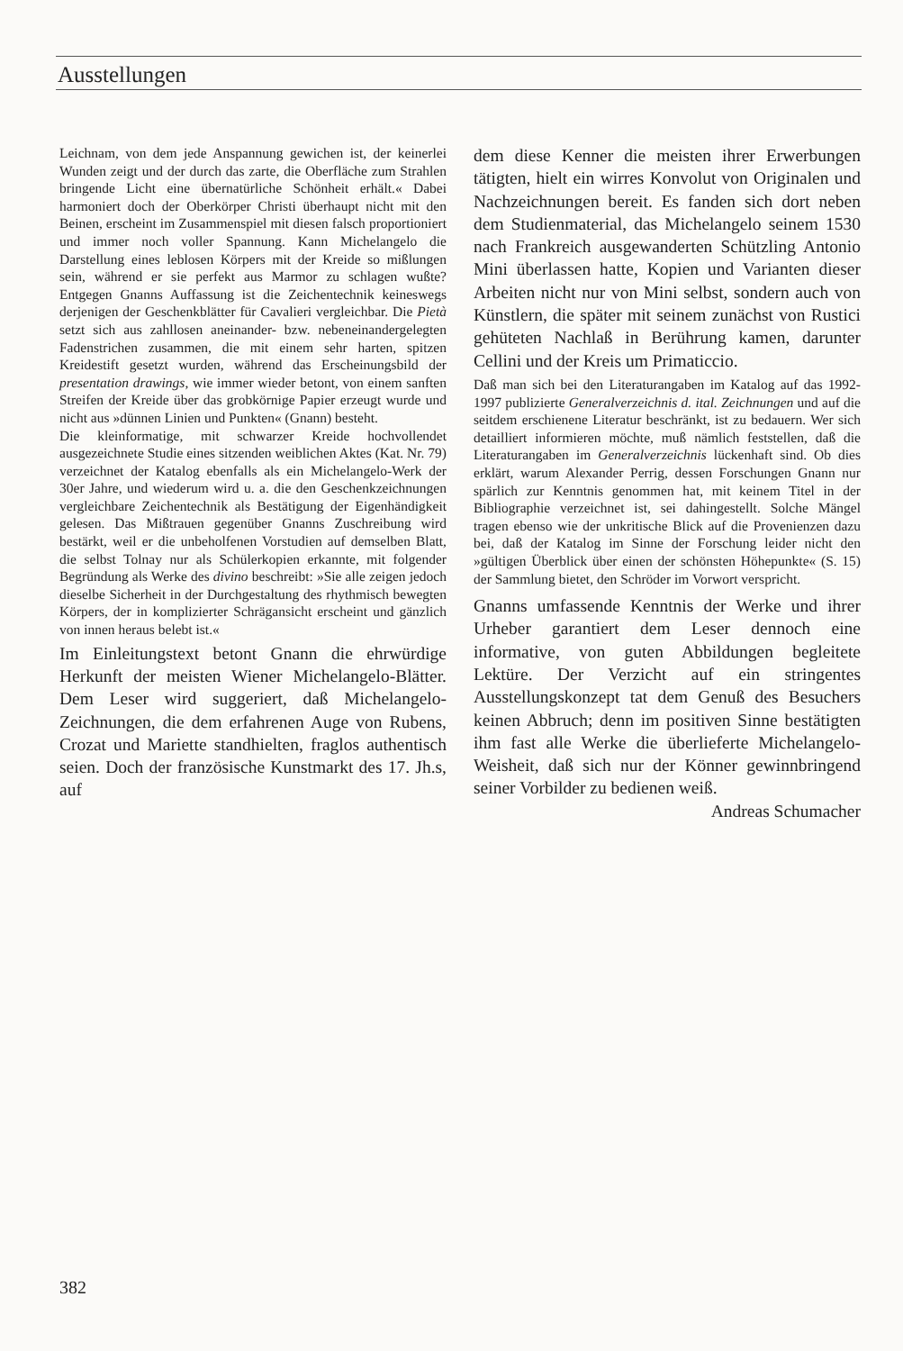Ausstellungen
Leichnam, von dem jede Anspannung gewichen ist, der keinerlei Wunden zeigt und der durch das zarte, die Oberfläche zum Strahlen bringende Licht eine übernatürliche Schönheit erhält.« Dabei harmoniert doch der Oberkörper Christi überhaupt nicht mit den Beinen, erscheint im Zusammenspiel mit diesen falsch proportioniert und immer noch voller Spannung. Kann Michelangelo die Darstellung eines leblosen Körpers mit der Kreide so mißlungen sein, während er sie perfekt aus Marmor zu schlagen wußte? Entgegen Gnanns Auffassung ist die Zeichentechnik keineswegs derjenigen der Geschenkblätter für Cavalieri vergleichbar. Die Pietà setzt sich aus zahllosen aneinander- bzw. nebeneinandergelegten Fadenstrichen zusammen, die mit einem sehr harten, spitzen Kreidestift gesetzt wurden, während das Erscheinungsbild der presentation drawings, wie immer wieder betont, von einem sanften Streifen der Kreide über das grobkörnige Papier erzeugt wurde und nicht aus »dünnen Linien und Punkten« (Gnann) besteht.
Die kleinformatige, mit schwarzer Kreide hochvollendet ausgezeichnete Studie eines sitzenden weiblichen Aktes (Kat. Nr. 79) verzeichnet der Katalog ebenfalls als ein Michelangelo-Werk der 30er Jahre, und wiederum wird u. a. die den Geschenkzeichnungen vergleichbare Zeichentechnik als Bestätigung der Eigenhändigkeit gelesen. Das Mißtrauen gegenüber Gnanns Zuschreibung wird bestärkt, weil er die unbeholfenen Vorstudien auf demselben Blatt, die selbst Tolnay nur als Schülerkopien erkannte, mit folgender Begründung als Werke des divino beschreibt: »Sie alle zeigen jedoch dieselbe Sicherheit in der Durchgestaltung des rhythmisch bewegten Körpers, der in komplizierter Schrägansicht erscheint und gänzlich von innen heraus belebt ist.«
Im Einleitungstext betont Gnann die ehrwürdige Herkunft der meisten Wiener Michelangelo-Blätter. Dem Leser wird suggeriert, daß Michelangelo-Zeichnungen, die dem erfahrenen Auge von Rubens, Crozat und Mariette standhielten, fraglos authentisch seien. Doch der französische Kunstmarkt des 17. Jh.s, auf
dem diese Kenner die meisten ihrer Erwerbungen tätigten, hielt ein wirres Konvolut von Originalen und Nachzeichnungen bereit. Es fanden sich dort neben dem Studienmaterial, das Michelangelo seinem 1530 nach Frankreich ausgewanderten Schützling Antonio Mini überlassen hatte, Kopien und Varianten dieser Arbeiten nicht nur von Mini selbst, sondern auch von Künstlern, die später mit seinem zunächst von Rustici gehüteten Nachlaß in Berührung kamen, darunter Cellini und der Kreis um Primaticcio.
Daß man sich bei den Literaturangaben im Katalog auf das 1992-1997 publizierte Generalverzeichnis d. ital. Zeichnungen und auf die seitdem erschienene Literatur beschränkt, ist zu bedauern. Wer sich detailliert informieren möchte, muß nämlich feststellen, daß die Literaturangaben im Generalverzeichnis lückenhaft sind. Ob dies erklärt, warum Alexander Perrig, dessen Forschungen Gnann nur spärlich zur Kenntnis genommen hat, mit keinem Titel in der Bibliographie verzeichnet ist, sei dahingestellt. Solche Mängel tragen ebenso wie der unkritische Blick auf die Provenienzen dazu bei, daß der Katalog im Sinne der Forschung leider nicht den »gültigen Überblick über einen der schönsten Höhepunkte« (S. 15) der Sammlung bietet, den Schröder im Vorwort verspricht.
Gnanns umfassende Kenntnis der Werke und ihrer Urheber garantiert dem Leser dennoch eine informative, von guten Abbildungen begleitete Lektüre. Der Verzicht auf ein stringentes Ausstellungskonzept tat dem Genuß des Besuchers keinen Abbruch; denn im positiven Sinne bestätigten ihm fast alle Werke die überlieferte Michelangelo-Weisheit, daß sich nur der Könner gewinnbringend seiner Vorbilder zu bedienen weiß.
Andreas Schumacher
382